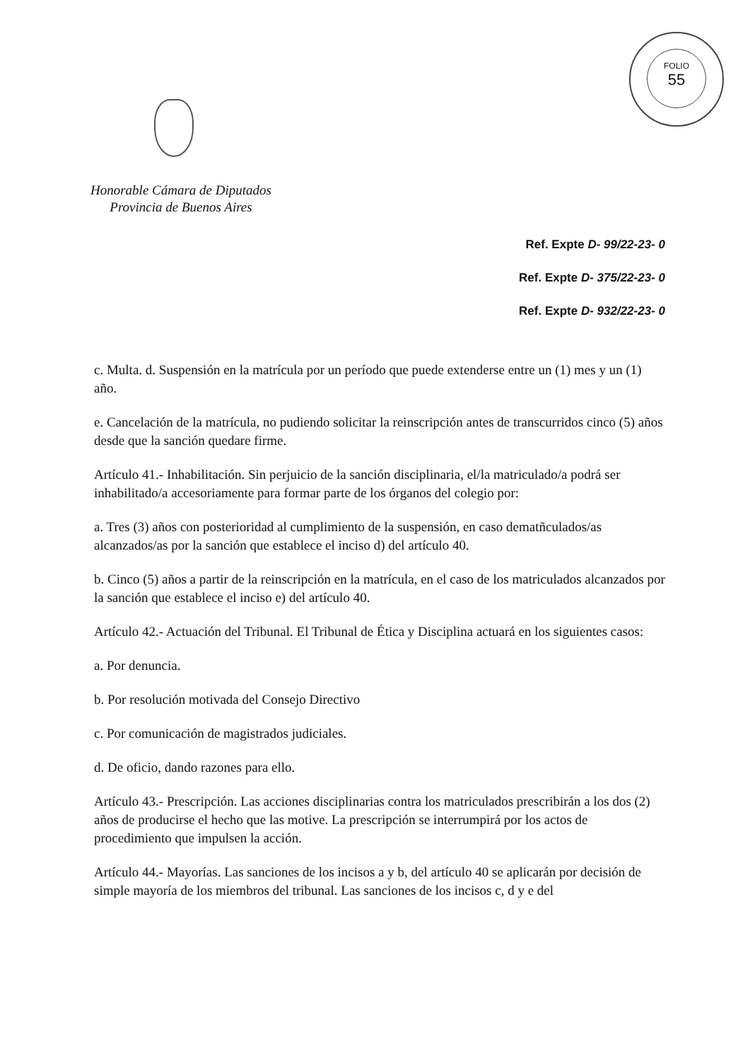FOLIO
55
Honorable Cámara de Diputados
Provincia de Buenos Aires
Ref. Expte D- 99/22-23- 0
Ref. Expte D- 375/22-23- 0
Ref. Expte D- 932/22-23- 0
c. Multa. d. Suspensión en la matrícula por un período que puede extenderse entre un (1) mes y un (1) año.
e. Cancelación de la matrícula, no pudiendo solicitar la reinscripción antes de transcurridos cinco (5) años desde que la sanción quedare firme.
Artículo 41.- Inhabilitación. Sin perjuicio de la sanción disciplinaria, el/la matriculado/a podrá ser inhabilitado/a accesoriamente para formar parte de los órganos del colegio por:
a. Tres (3) años con posterioridad al cumplimiento de la suspensión, en caso dematñculados/as alcanzados/as por la sanción que establece el inciso d) del artículo 40.
b. Cinco (5) años a partir de la reinscripción en la matrícula, en el caso de los matriculados alcanzados por la sanción que establece el inciso e) del artículo 40.
Artículo 42.- Actuación del Tribunal. El Tribunal de Ética y Disciplina actuará en los siguientes casos:
a. Por denuncia.
b. Por resolución motivada del Consejo Directivo
c. Por comunicación de magistrados judiciales.
d. De oficio, dando razones para ello.
Artículo 43.- Prescripción. Las acciones disciplinarias contra los matriculados prescribirán a los dos (2) años de producirse el hecho que las motive. La prescripción se interrumpirá por los actos de procedimiento que impulsen la acción.
Artículo 44.- Mayorías. Las sanciones de los incisos a y b, del artículo 40 se aplicarán por decisión de simple mayoría de los miembros del tribunal. Las sanciones de los incisos c, d y e del